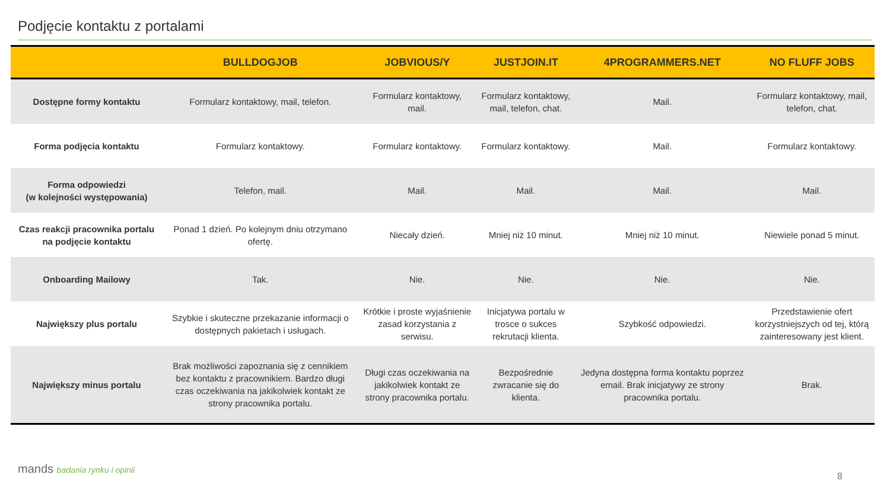Podjęcie kontaktu z portalami
| | BULLDOGJOB | JOBVIOUS/Y | JUSTJOIN.IT | 4PROGRAMMERS.NET | NO FLUFF JOBS |
| --- | --- | --- | --- | --- | --- |
| Dostępne formy kontaktu | Formularz kontaktowy, mail, telefon. | Formularz kontaktowy, mail. | Formularz kontaktowy, mail, telefon, chat. | Mail. | Formularz kontaktowy, mail, telefon, chat. |
| Forma podjęcia kontaktu | Formularz kontaktowy. | Formularz kontaktowy. | Formularz kontaktowy. | Mail. | Formularz kontaktowy. |
| Forma odpowiedzi (w kolejności występowania) | Telefon, mail. | Mail. | Mail. | Mail. | Mail. |
| Czas reakcji pracownika portalu na podjęcie kontaktu | Ponad 1 dzień. Po kolejnym dniu otrzymano ofertę. | Niecały dzień. | Mniej niż 10 minut. | Mniej niż 10 minut. | Niewiele ponad 5 minut. |
| Onboarding Mailowy | Tak. | Nie. | Nie. | Nie. | Nie. |
| Największy plus portalu | Szybkie i skuteczne przekazanie informacji o dostępnych pakietach i usługach. | Krótkie i proste wyjaśnienie zasad korzystania z serwisu. | Inicjatywa portalu w trosce o sukces rekrutacji klienta. | Szybkość odpowiedzi. | Przedstawienie ofert korzystniejszych od tej, którą zainteresowany jest klient. |
| Największy minus portalu | Brak możliwości zapoznania się z cennikiem bez kontaktu z pracownikiem. Bardzo długi czas oczekiwania na jakikolwiek kontakt ze strony pracownika portalu. | Długi czas oczekiwania na jakikolwiek kontakt ze strony pracownika portalu. | Bezpośrednie zwracanie się do klienta. | Jedyna dostępna forma kontaktu poprzez email. Brak inicjatywy ze strony pracownika portalu. | Brak. |
mands badania rynku i opinii
8